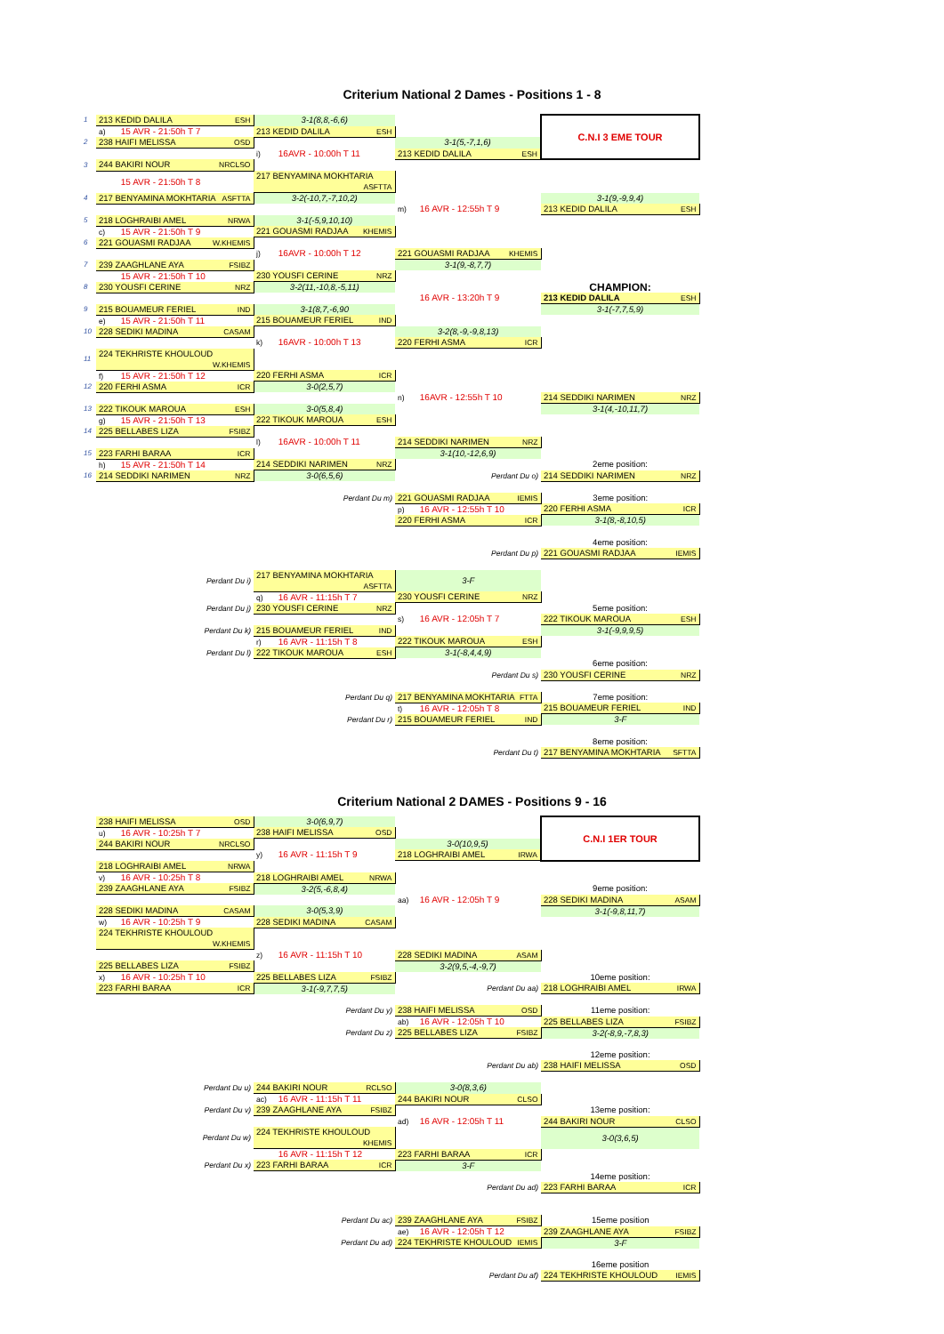Criterium National 2 Dames - Positions 1 - 8
| 1 | 213 KEDID DALILA ESH | 3-1(8,8,-6,6) | | C.N.I 3 EME TOUR |
| | a) 15 AVR - 21:50h T 7 | 213 KEDID DALILA ESH | | |
| 2 | 238 HAIFI MELISSA OSD | | 3-1(5,-7,1,6) | |
| | | i) 16AVR - 10:00h T 11 | 213 KEDID DALILA ESH | |
| 3 | 244 BAKIRI NOUR NRCLSO | | | |
| | 15 AVR - 21:50h T 8 | 217 BENYAMINA MOKHTARIA ASFTTA | | |
| 4 | 217 BENYAMINA MOKHTARIA ASFTTA | 3-2(-10,7,-7,10,2) | | 3-1(9,-9,9,4) |
| | | | m) 16 AVR - 12:55h T 9 | 213 KEDID DALILA ESH |
| 5 | 218 LOGHRAIBI AMEL NRWA | 3-1(-5,9,10,10) | | |
| | c) 15 AVR - 21:50h T 9 | 221 GOUASMI RADJAA KHEMIS | | |
| 6 | 221 GOUASMI RADJAA W.KHEMIS | | | |
| | | j) 16AVR - 10:00h T 12 | 221 GOUASMI RADJAA KHEMIS | |
| 7 | 239 ZAAGHLANE AYA FSIBZ | | 3-1(9,-8,7,7) | |
| | 15 AVR - 21:50h T 10 | 230 YOUSFI CERINE NRZ | | |
| 8 | 230 YOUSFI CERINE NRZ | 3-2(11,-10,8,-5,11) | | CHAMPION: |
| | | | 16 AVR - 13:20h T 9 | 213 KEDID DALILA ESH |
| 9 | 215 BOUAMEUR FERIEL IND | 3-1(8,7,-6,90 | | 3-1(-7,7,5,9) |
| | e) 15 AVR - 21:50h T 11 | 215 BOUAMEUR FERIEL IND | | |
| 10 | 228 SEDIKI MADINA CASAM | | 3-2(8,-9,-9,8,13) | |
| | | k) 16AVR - 10:00h T 13 | 220 FERHI ASMA ICR | |
| 11 | 224 TEKHRISTE KHOULOUD W.KHEMIS | | | |
| | f) 15 AVR - 21:50h T 12 | 220 FERHI ASMA ICR | | |
| 12 | 220 FERHI ASMA ICR | 3-0(2,5,7) | | |
| | | | n) 16AVR - 12:55h T 10 | 214 SEDDIKI NARIMEN NRZ |
| 13 | 222 TIKOUK MAROUA ESH | 3-0(5,8,4) | | 3-1(4,-10,11,7) |
| | g) 15 AVR - 21:50h T 13 | 222 TIKOUK MAROUA ESH | | |
| 14 | 225 BELLABES LIZA FSIBZ | | | |
| | | l) 16AVR - 10:00h T 11 | 214 SEDDIKI NARIMEN NRZ | |
| 15 | 223 FARHI BARAA ICR | | 3-1(10,-12,6,9) | |
| | h) 15 AVR - 21:50h T 14 | 214 SEDDIKI NARIMEN NRZ | | 2eme position: |
| 16 | 214 SEDDIKI NARIMEN NRZ | 3-0(6,5,6) | Perdant Du o) | 214 SEDDIKI NARIMEN NRZ |
| | | Perdant Du m) | 221 GOUASMI RADJAA IEMIS | 3eme position: |
| | | | p) 16 AVR - 12:55h T 10 | 220 FERHI ASMA ICR |
| | | | 220 FERHI ASMA ICR | 3-1(8,-8,10,5) |
| | | | | 4eme position: |
| | | | Perdant Du p) | 221 GOUASMI RADJAA IEMIS |
| | Perdant Du i) | 217 BENYAMINA MOKHTARIA ASFTTA | 3-F | |
| | | q) 16 AVR - 11:15h T 7 | 230 YOUSFI CERINE NRZ | |
| | Perdant Du j) | 230 YOUSFI CERINE NRZ | | 5eme position: |
| | | | s) 16 AVR - 12:05h T 7 | 222 TIKOUK MAROUA ESH |
| | Perdant Du k) | 215 BOUAMEUR FERIEL IND | | 3-1(-9,9,9,5) |
| | | r) 16 AVR - 11:15h T 8 | 222 TIKOUK MAROUA ESH | |
| | Perdant Du l) | 222 TIKOUK MAROUA ESH | 3-1(-8,4,4,9) | |
| | | | | 6eme position: |
| | | | Perdant Du s) | 230 YOUSFI CERINE NRZ |
| | | Perdant Du q) | 217 BENYAMINA MOKHTARIA FTTA | 7eme position: |
| | | | t) 16 AVR - 12:05h T 8 | 215 BOUAMEUR FERIEL IND |
| | | Perdant Du r) | 215 BOUAMEUR FERIEL IND | 3-F |
| | | | | 8eme position: |
| | | | Perdant Du t) | 217 BENYAMINA MOKHTARIA SFTTA |
Criterium National 2 DAMES - Positions 9 - 16
| | 238 HAIFI MELISSA OSD | 3-0(6,9,7) | | C.N.I 1ER TOUR |
| | u) 16 AVR - 10:25h T 7 | 238 HAIFI MELISSA OSD | | |
| | 244 BAKIRI NOUR NRCLSO | | 3-0(10,9,5) | |
| | | y) 16 AVR - 11:15h T 9 | 218 LOGHRAIBI AMEL IRWA | |
| | 218 LOGHRAIBI AMEL NRWA | | | |
| | v) 16 AVR - 10:25h T 8 | 218 LOGHRAIBI AMEL NRWA | | |
| | 239 ZAAGHLANE AYA FSIBZ | 3-2(5,-6,8,4) | | 9eme position: |
| | | | aa) 16 AVR - 12:05h T 9 | 228 SEDIKI MADINA ASAM |
| | 228 SEDIKI MADINA CASAM | 3-0(5,3,9) | | 3-1(-9,8,11,7) |
| | w) 16 AVR - 10:25h T 9 | 228 SEDIKI MADINA CASAM | | |
| | 224 TEKHRISTE KHOULOUD W.KHEMIS | | | |
| | | z) 16 AVR - 11:15h T 10 | 228 SEDIKI MADINA ASAM | |
| | 225 BELLABES LIZA FSIBZ | | 3-2(9,5,-4,-9,7) | |
| | x) 16 AVR - 10:25h T 10 | 225 BELLABES LIZA FSIBZ | | 10eme position: |
| | 223 FARHI BARAA ICR | 3-1(-9,7,7,5) | Perdant Du aa) | 218 LOGHRAIBI AMEL IRWA |
| | | Perdant Du y) | 238 HAIFI MELISSA OSD | 11eme position: |
| | | | ab) 16 AVR - 12:05h T 10 | 225 BELLABES LIZA FSIBZ |
| | | Perdant Du z) | 225 BELLABES LIZA FSIBZ | 3-2(-8,9,-7,8,3) |
| | | | | 12eme position: |
| | | | Perdant Du ab) | 238 HAIFI MELISSA OSD |
| | Perdant Du u) | 244 BAKIRI NOUR RCLSO | 3-0(8,3,6) | |
| | | ac) 16 AVR - 11:15h T 11 | 244 BAKIRI NOUR CLSO | |
| | Perdant Du v) | 239 ZAAGHLANE AYA FSIBZ | | 13eme position: |
| | | | ad) 16 AVR - 12:05h T 11 | 244 BAKIRI NOUR CLSO |
| | Perdant Du w) | 224 TEKHRISTE KHOULOUD KHEMIS | | 3-0(3,6,5) |
| | | 16 AVR - 11:15h T 12 | 223 FARHI BARAA ICR | |
| | Perdant Du x) | 223 FARHI BARAA ICR | 3-F | |
| | | | | 14eme position: |
| | | | Perdant Du ad) | 223 FARHI BARAA ICR |
| | | Perdant Du ac) | 239 ZAAGHLANE AYA FSIBZ | 15eme position |
| | | | ae) 16 AVR - 12:05h T 12 | 239 ZAAGHLANE AYA FSIBZ |
| | | Perdant Du ad) | 224 TEKHRISTE KHOULOUD IEMIS | 3-F |
| | | | | 16eme position |
| | | | Perdant Du af) | 224 TEKHRISTE KHOULOUD IEMIS |